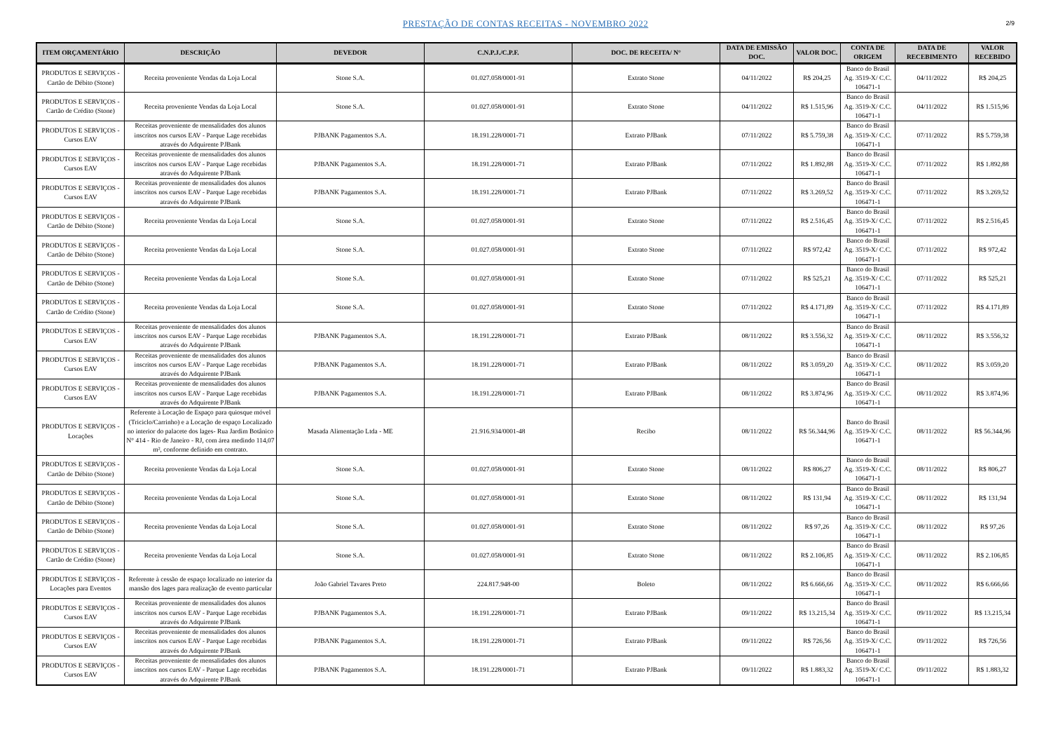PRESTAÇÃO DE CONTAS RECEITAS - NOVEMBRO 2022
2/9
| ITEM ORÇAMENTÁRIO | DESCRIÇÃO | DEVEDOR | C.N.P.J./C.P.F. | DOC. DE RECEITA/ N° | DATA DE EMISSÃO DOC. | VALOR DOC. | CONTA DE ORIGEM | DATA DE RECEBIMENTO | VALOR RECEBIDO |
| --- | --- | --- | --- | --- | --- | --- | --- | --- | --- |
| PRODUTOS E SERVIÇOS - Cartão de Débito (Stone) | Receita proveniente Vendas da Loja Local | Stone S.A. | 01.027.058/0001-91 | Extrato Stone | 04/11/2022 | R$ 204,25 | Banco do Brasil Ag. 3519-X/ C.C. 106471-1 | 04/11/2022 | R$ 204,25 |
| PRODUTOS E SERVIÇOS - Cartão de Crédito (Stone) | Receita proveniente Vendas da Loja Local | Stone S.A. | 01.027.058/0001-91 | Extrato Stone | 04/11/2022 | R$ 1.515,96 | Banco do Brasil Ag. 3519-X/ C.C. 106471-1 | 04/11/2022 | R$ 1.515,96 |
| PRODUTOS E SERVIÇOS - Cursos EAV | Receitas proveniente de mensalidades dos alunos inscritos nos cursos EAV - Parque Lage recebidas através do Adquirente PJBank | PJBANK Pagamentos S.A. | 18.191.228/0001-71 | Extrato PJBank | 07/11/2022 | R$ 5.759,38 | Banco do Brasil Ag. 3519-X/ C.C. 106471-1 | 07/11/2022 | R$ 5.759,38 |
| PRODUTOS E SERVIÇOS - Cursos EAV | Receitas proveniente de mensalidades dos alunos inscritos nos cursos EAV - Parque Lage recebidas através do Adquirente PJBank | PJBANK Pagamentos S.A. | 18.191.228/0001-71 | Extrato PJBank | 07/11/2022 | R$ 1.892,88 | Banco do Brasil Ag. 3519-X/ C.C. 106471-1 | 07/11/2022 | R$ 1.892,88 |
| PRODUTOS E SERVIÇOS - Cursos EAV | Receitas proveniente de mensalidades dos alunos inscritos nos cursos EAV - Parque Lage recebidas através do Adquirente PJBank | PJBANK Pagamentos S.A. | 18.191.228/0001-71 | Extrato PJBank | 07/11/2022 | R$ 3.269,52 | Banco do Brasil Ag. 3519-X/ C.C. 106471-1 | 07/11/2022 | R$ 3.269,52 |
| PRODUTOS E SERVIÇOS - Cartão de Débito (Stone) | Receita proveniente Vendas da Loja Local | Stone S.A. | 01.027.058/0001-91 | Extrato Stone | 07/11/2022 | R$ 2.516,45 | Banco do Brasil Ag. 3519-X/ C.C. 106471-1 | 07/11/2022 | R$ 2.516,45 |
| PRODUTOS E SERVIÇOS - Cartão de Débito (Stone) | Receita proveniente Vendas da Loja Local | Stone S.A. | 01.027.058/0001-91 | Extrato Stone | 07/11/2022 | R$ 972,42 | Banco do Brasil Ag. 3519-X/ C.C. 106471-1 | 07/11/2022 | R$ 972,42 |
| PRODUTOS E SERVIÇOS - Cartão de Débito (Stone) | Receita proveniente Vendas da Loja Local | Stone S.A. | 01.027.058/0001-91 | Extrato Stone | 07/11/2022 | R$ 525,21 | Banco do Brasil Ag. 3519-X/ C.C. 106471-1 | 07/11/2022 | R$ 525,21 |
| PRODUTOS E SERVIÇOS - Cartão de Crédito (Stone) | Receita proveniente Vendas da Loja Local | Stone S.A. | 01.027.058/0001-91 | Extrato Stone | 07/11/2022 | R$ 4.171,89 | Banco do Brasil Ag. 3519-X/ C.C. 106471-1 | 07/11/2022 | R$ 4.171,89 |
| PRODUTOS E SERVIÇOS - Cursos EAV | Receitas proveniente de mensalidades dos alunos inscritos nos cursos EAV - Parque Lage recebidas através do Adquirente PJBank | PJBANK Pagamentos S.A. | 18.191.228/0001-71 | Extrato PJBank | 08/11/2022 | R$ 3.556,32 | Banco do Brasil Ag. 3519-X/ C.C. 106471-1 | 08/11/2022 | R$ 3.556,32 |
| PRODUTOS E SERVIÇOS - Cursos EAV | Receitas proveniente de mensalidades dos alunos inscritos nos cursos EAV - Parque Lage recebidas através do Adquirente PJBank | PJBANK Pagamentos S.A. | 18.191.228/0001-71 | Extrato PJBank | 08/11/2022 | R$ 3.059,20 | Banco do Brasil Ag. 3519-X/ C.C. 106471-1 | 08/11/2022 | R$ 3.059,20 |
| PRODUTOS E SERVIÇOS - Cursos EAV | Receitas proveniente de mensalidades dos alunos inscritos nos cursos EAV - Parque Lage recebidas através do Adquirente PJBank | PJBANK Pagamentos S.A. | 18.191.228/0001-71 | Extrato PJBank | 08/11/2022 | R$ 3.874,96 | Banco do Brasil Ag. 3519-X/ C.C. 106471-1 | 08/11/2022 | R$ 3.874,96 |
| PRODUTOS E SERVIÇOS - Locações | Referente à Locação de Espaço para quiosque móvel (Triciclo/Carrinho) e a Locação de espaço Localizado no interior do palacete dos lages- Rua Jardim Botânico N° 414 - Rio de Janeiro - RJ, com área medindo 114,07 m², conforme definido em contrato. | Masada Alimentação Ltda - ME | 21.916.934/0001-48 | Recibo | 08/11/2022 | R$ 56.344,96 | Banco do Brasil Ag. 3519-X/ C.C. 106471-1 | 08/11/2022 | R$ 56.344,96 |
| PRODUTOS E SERVIÇOS - Cartão de Débito (Stone) | Receita proveniente Vendas da Loja Local | Stone S.A. | 01.027.058/0001-91 | Extrato Stone | 08/11/2022 | R$ 806,27 | Banco do Brasil Ag. 3519-X/ C.C. 106471-1 | 08/11/2022 | R$ 806,27 |
| PRODUTOS E SERVIÇOS - Cartão de Débito (Stone) | Receita proveniente Vendas da Loja Local | Stone S.A. | 01.027.058/0001-91 | Extrato Stone | 08/11/2022 | R$ 131,94 | Banco do Brasil Ag. 3519-X/ C.C. 106471-1 | 08/11/2022 | R$ 131,94 |
| PRODUTOS E SERVIÇOS - Cartão de Débito (Stone) | Receita proveniente Vendas da Loja Local | Stone S.A. | 01.027.058/0001-91 | Extrato Stone | 08/11/2022 | R$ 97,26 | Banco do Brasil Ag. 3519-X/ C.C. 106471-1 | 08/11/2022 | R$ 97,26 |
| PRODUTOS E SERVIÇOS - Cartão de Crédito (Stone) | Receita proveniente Vendas da Loja Local | Stone S.A. | 01.027.058/0001-91 | Extrato Stone | 08/11/2022 | R$ 2.106,85 | Banco do Brasil Ag. 3519-X/ C.C. 106471-1 | 08/11/2022 | R$ 2.106,85 |
| PRODUTOS E SERVIÇOS - Locações para Eventos | Referente à cessão de espaço localizado no interior da mansão dos lages para realização de evento particular | João Gabriel Tavares Preto | 224.817.948-00 | Boleto | 08/11/2022 | R$ 6.666,66 | Banco do Brasil Ag. 3519-X/ C.C. 106471-1 | 08/11/2022 | R$ 6.666,66 |
| PRODUTOS E SERVIÇOS - Cursos EAV | Receitas proveniente de mensalidades dos alunos inscritos nos cursos EAV - Parque Lage recebidas através do Adquirente PJBank | PJBANK Pagamentos S.A. | 18.191.228/0001-71 | Extrato PJBank | 09/11/2022 | R$ 13.215,34 | Banco do Brasil Ag. 3519-X/ C.C. 106471-1 | 09/11/2022 | R$ 13.215,34 |
| PRODUTOS E SERVIÇOS - Cursos EAV | Receitas proveniente de mensalidades dos alunos inscritos nos cursos EAV - Parque Lage recebidas através do Adquirente PJBank | PJBANK Pagamentos S.A. | 18.191.228/0001-71 | Extrato PJBank | 09/11/2022 | R$ 726,56 | Banco do Brasil Ag. 3519-X/ C.C. 106471-1 | 09/11/2022 | R$ 726,56 |
| PRODUTOS E SERVIÇOS - Cursos EAV | Receitas proveniente de mensalidades dos alunos inscritos nos cursos EAV - Parque Lage recebidas através do Adquirente PJBank | PJBANK Pagamentos S.A. | 18.191.228/0001-71 | Extrato PJBank | 09/11/2022 | R$ 1.883,32 | Banco do Brasil Ag. 3519-X/ C.C. 106471-1 | 09/11/2022 | R$ 1.883,32 |